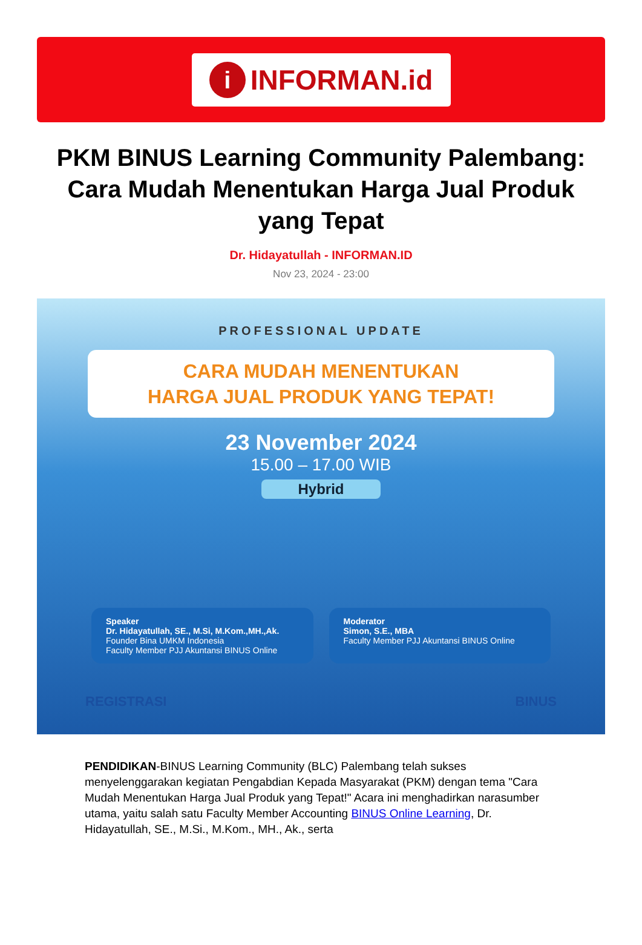i INFORMAN.id
PKM BINUS Learning Community Palembang: Cara Mudah Menentukan Harga Jual Produk yang Tepat
Dr. Hidayatullah - INFORMAN.ID
Nov 23, 2024 - 23:00
PROFESSIONAL UPDATE
CARA MUDAH MENENTUKAN
HARGA JUAL PRODUK YANG TEPAT!
23 November 2024
15.00 – 17.00 WIB
Hybrid
Speaker
Dr. Hidayatullah, SE., M.Si, M.Kom.,MH.,Ak.
Founder Bina UMKM Indonesia
Faculty Member PJJ Akuntansi BINUS Online
Moderator
Simon, S.E., MBA
Faculty Member PJJ Akuntansi BINUS Online
REGISTRASI BINUS
PENDIDIKAN-BINUS Learning Community (BLC) Palembang telah sukses menyelenggarakan kegiatan Pengabdian Kepada Masyarakat (PKM) dengan tema "Cara Mudah Menentukan Harga Jual Produk yang Tepat!" Acara ini menghadirkan narasumber utama, yaitu salah satu Faculty Member Accounting BINUS Online Learning, Dr. Hidayatullah, SE., M.Si., M.Kom., MH., Ak., serta